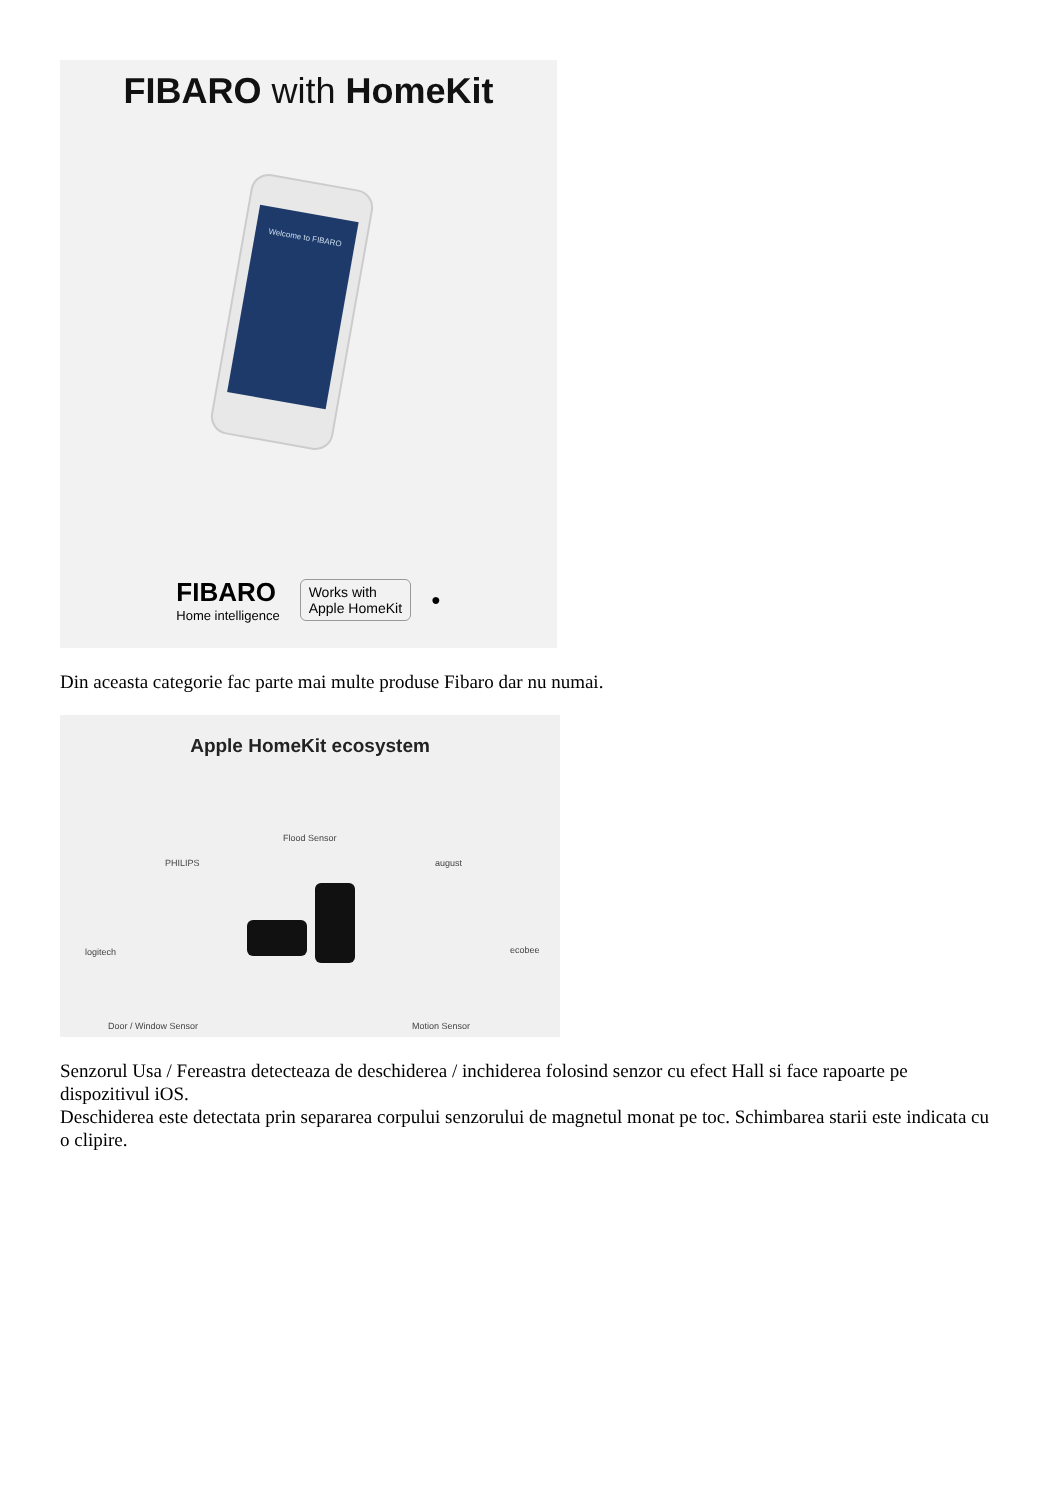FIBARO with HomeKit
Welcome to FIBARO
FIBARO
Home intelligence
Works with
Apple HomeKit
●
Din aceasta categorie fac parte mai multe produse Fibaro dar nu numai.
Apple HomeKit ecosystem
PHILIPS
Flood Sensor
august
logitech ecobee
Door / Window Sensor Motion Sensor
Senzorul Usa / Fereastra detecteaza de deschiderea / inchiderea folosind senzor cu efect Hall si face rapoarte pe dispozitivul iOS.
Deschiderea este detectata prin separarea corpului senzorului de magnetul monat pe toc. Schimbarea starii este indicata cu o clipire.